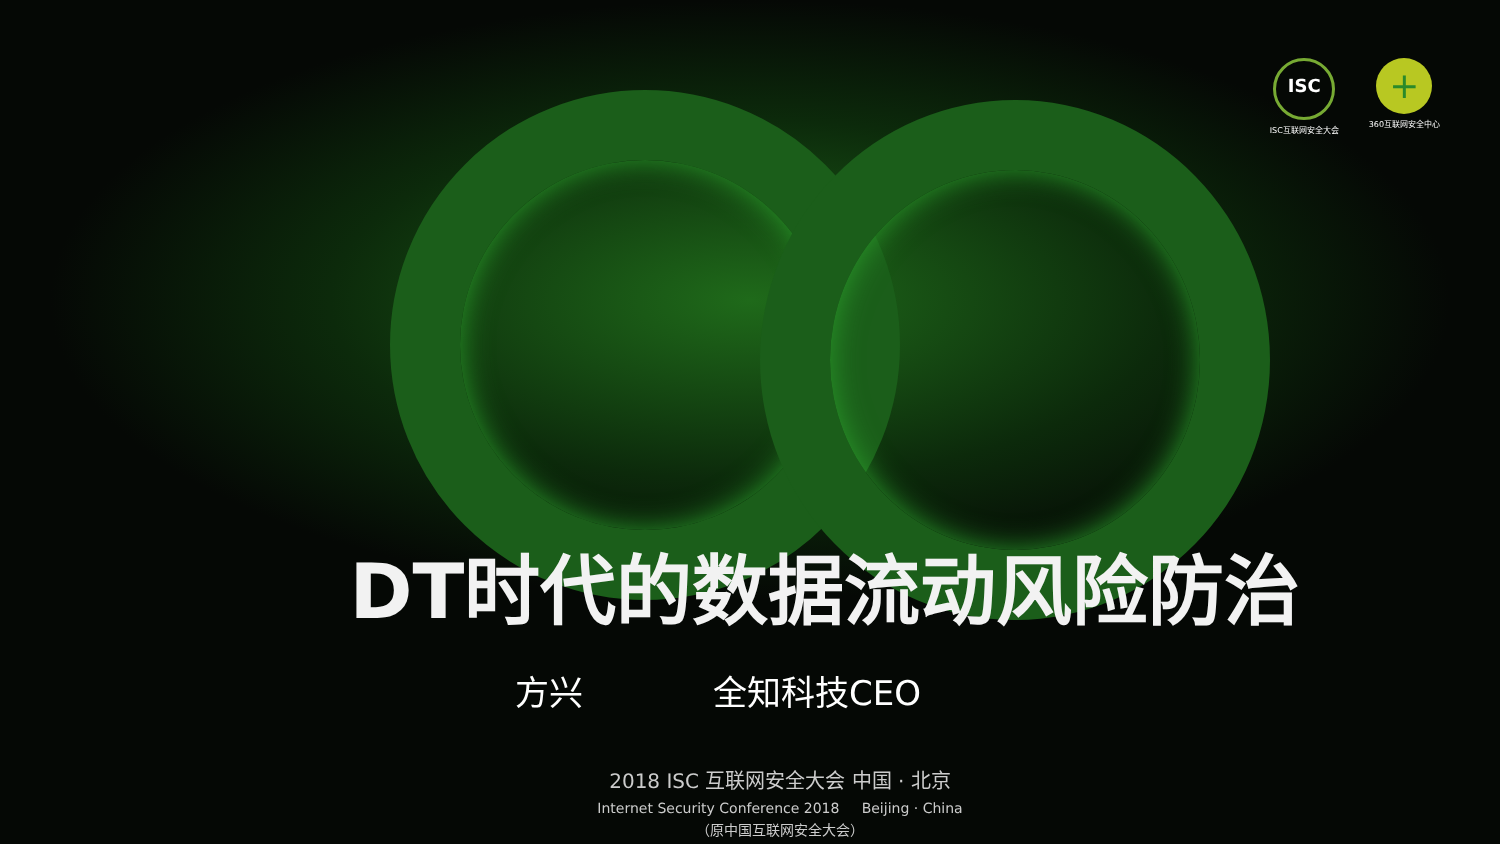ISC
ISC互联网安全大会
+
360互联网安全中心
DT时代的数据流动风险防治
方兴 全知科技CEO
2018 ISC 互联网安全大会 中国 · 北京
Internet Security Conference 2018 Beijing · China
（原中国互联网安全大会）